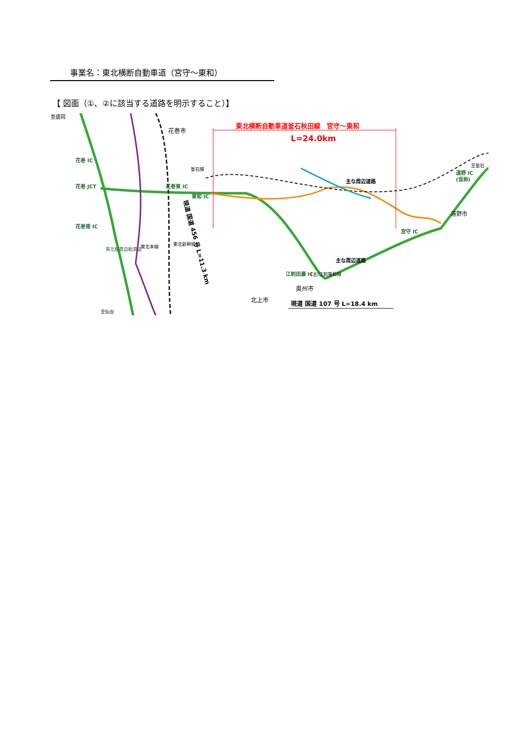事業名：東北横断自動車道（宮守～東和）
【 図面（①、②に該当する道路を明示すること）】
至盛岡
花巻市
東北横断自動車道釜石秋田線　宮守～東和
L=24.0km
花巻 IC
花巻東 IC
花巻 JCT
東和 IC
花巻南 IC
主な周辺道路
主な周辺道路
遠野 IC
(仮称)
至釜石
遠野市
宮守 IC
江刺田瀬 IC
奥州市
北上市
現道 国道 107 号 L=18.4 km
現道 国道 456 号 L=11.3 km
東北縦貫自動車道
東北本線
東北新幹線
釜石線
(主)江刺東和線
至仙台